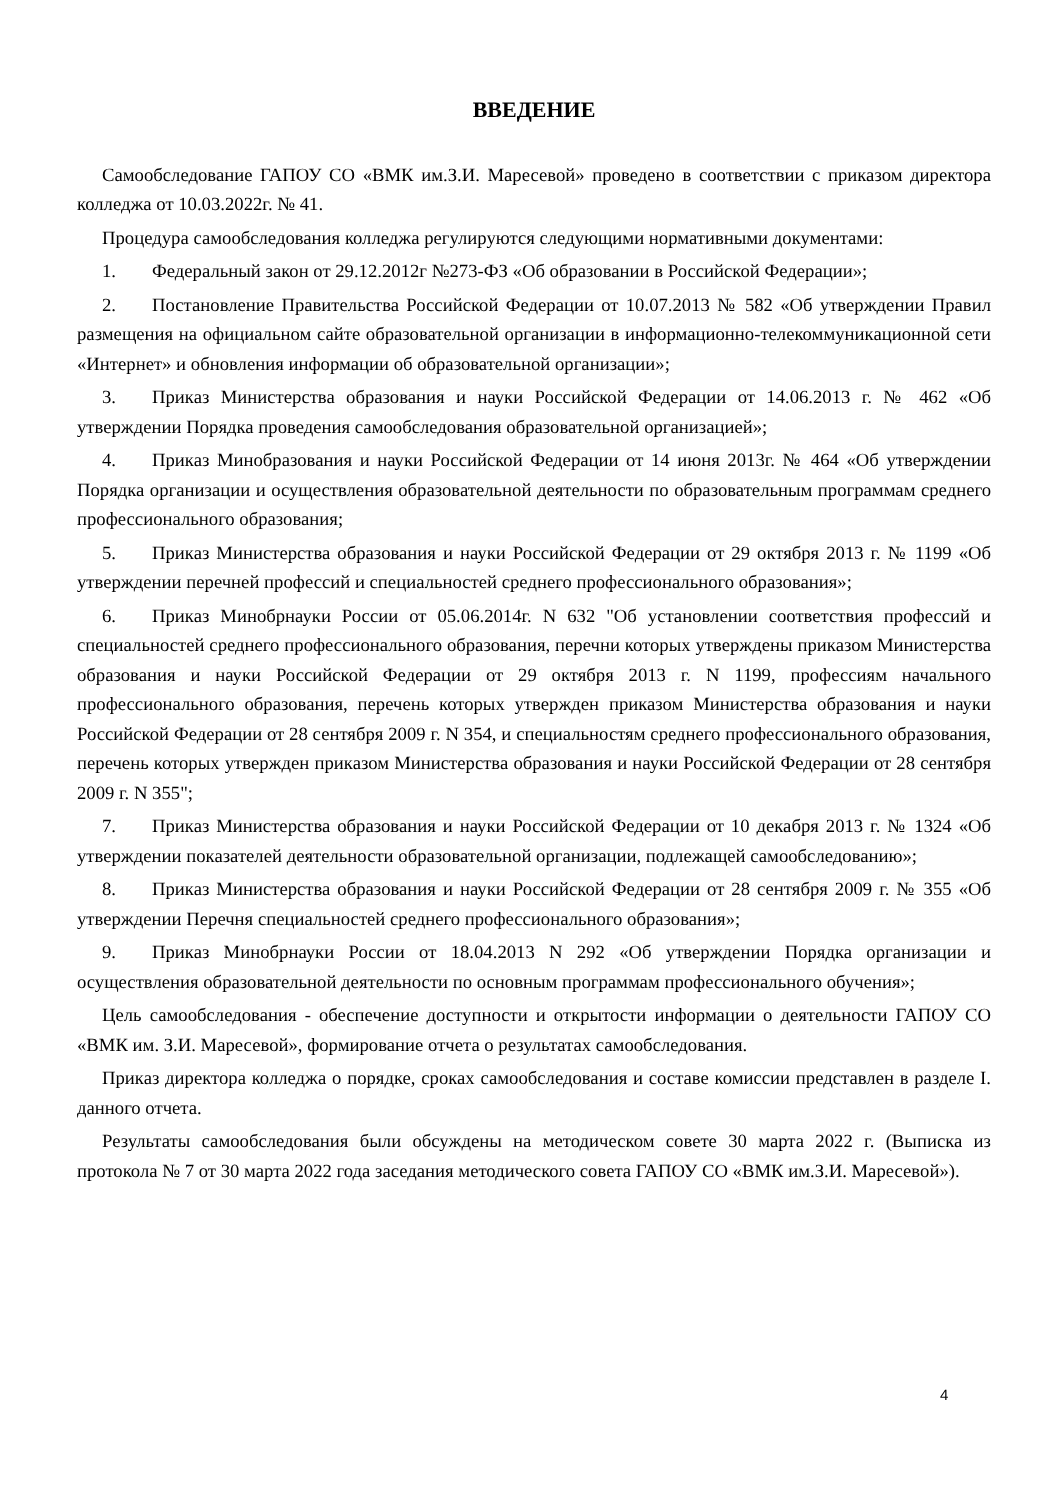ВВЕДЕНИЕ
Самообследование ГАПОУ СО «ВМК им.З.И. Маресевой» проведено в соответствии с приказом директора колледжа от 10.03.2022г. № 41.
Процедура самообследования колледжа регулируются следующими нормативными документами:
1. Федеральный закон от 29.12.2012г №273-ФЗ «Об образовании в Российской Федерации»;
2. Постановление Правительства Российской Федерации от 10.07.2013 № 582 «Об утверждении Правил размещения на официальном сайте образовательной организации в информационно-телекоммуникационной сети «Интернет» и обновления информации об образовательной организации»;
3. Приказ Министерства образования и науки Российской Федерации от 14.06.2013 г. № 462 «Об утверждении Порядка проведения самообследования образовательной организацией»;
4. Приказ Минобразования и науки Российской Федерации от 14 июня 2013г. № 464 «Об утверждении Порядка организации и осуществления образовательной деятельности по образовательным программам среднего профессионального образования;
5. Приказ Министерства образования и науки Российской Федерации от 29 октября 2013 г. № 1199 «Об утверждении перечней профессий и специальностей среднего профессионального образования»;
6. Приказ Минобрнауки России от 05.06.2014г. N 632 "Об установлении соответствия профессий и специальностей среднего профессионального образования, перечни которых утверждены приказом Министерства образования и науки Российской Федерации от 29 октября 2013 г. N 1199, профессиям начального профессионального образования, перечень которых утвержден приказом Министерства образования и науки Российской Федерации от 28 сентября 2009 г. N 354, и специальностям среднего профессионального образования, перечень которых утвержден приказом Министерства образования и науки Российской Федерации от 28 сентября 2009 г. N 355";
7. Приказ Министерства образования и науки Российской Федерации от 10 декабря 2013 г. № 1324 «Об утверждении показателей деятельности образовательной организации, подлежащей самообследованию»;
8. Приказ Министерства образования и науки Российской Федерации от 28 сентября 2009 г. № 355 «Об утверждении Перечня специальностей среднего профессионального образования»;
9. Приказ Минобрнауки России от 18.04.2013 N 292 «Об утверждении Порядка организации и осуществления образовательной деятельности по основным программам профессионального обучения»;
Цель самообследования - обеспечение доступности и открытости информации о деятельности ГАПОУ СО «ВМК им. З.И. Маресевой», формирование отчета о результатах самообследования.
Приказ директора колледжа о порядке, сроках самообследования и составе комиссии представлен в разделе I. данного отчета.
Результаты самообследования были обсуждены на методическом совете 30 марта 2022 г. (Выписка из протокола № 7 от 30 марта 2022 года заседания методического совета ГАПОУ СО «ВМК им.З.И. Маресевой»).
4